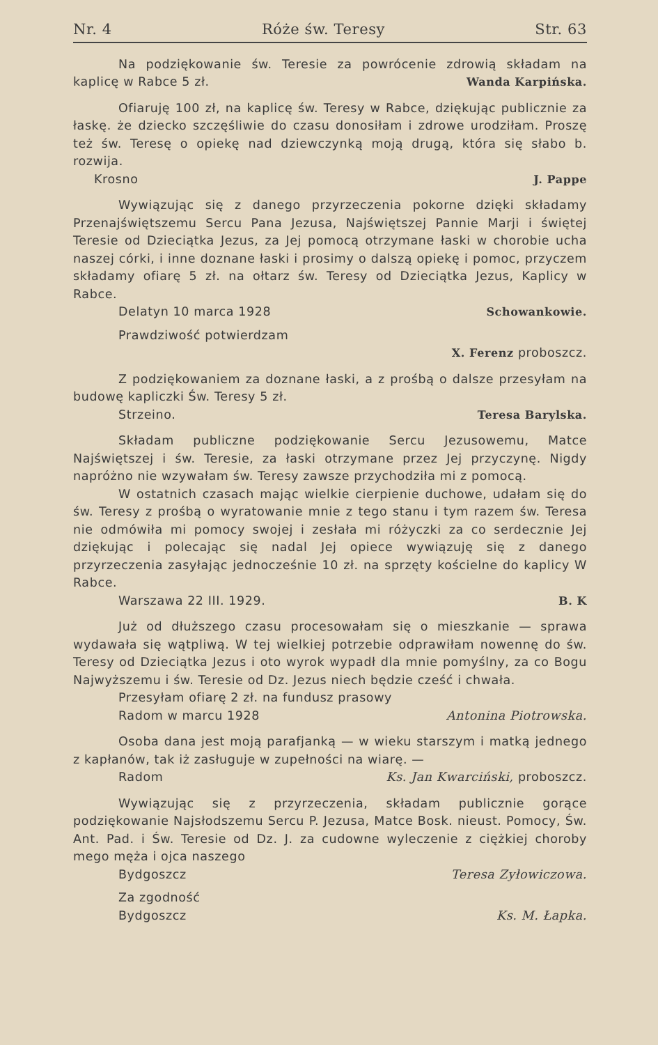Nr. 4 Róże św. Teresy Str. 63
Na podziękowanie św. Teresie za powrócenie zdrowią składam na kaplicę w Rabce 5 zł. Wanda Karpińska.
Ofiaruję 100 zł, na kaplicę św. Teresy w Rabce, dziękując publicznie za łaskę. że dziecko szczęśliwie do czasu donosiłam i zdrowe urodziłam. Proszę też św. Teresę o opiekę nad dziewczynką moją drugą, która się słabo b. rozwija.
Krosno J. Pappe
Wywiązując się z danego przyrzeczenia pokorne dzięki składamy Przenajświętszemu Sercu Pana Jezusa, Najświętszej Pannie Marji i świętej Teresie od Dzieciątka Jezus, za Jej pomocą otrzymane łaski w chorobie ucha naszej córki, i inne doznane łaski i prosimy o dalszą opiekę i pomoc, przyczem składamy ofiarę 5 zł. na ołtarz św. Teresy od Dzieciątka Jezus, Kaplicy w Rabce.
Delatyn 10 marca 1928 Schowankowie.
Prawdziwość potwierdzam
X. Ferenz proboszcz.
Z podziękowaniem za doznane łaski, a z prośbą o dalsze przesyłam na budowę kapliczki Św. Teresy 5 zł.
Strzeino. Teresa Barylska.
Składam publiczne podziękowanie Sercu Jezusowemu, Matce Najświętszej i św. Teresie, za łaski otrzymane przez Jej przyczynę. Nigdy napróżno nie wzywałam św. Teresy zawsze przychodziła mi z pomocą.
W ostatnich czasach mając wielkie cierpienie duchowe, udałam się do św. Teresy z prośbą o wyratowanie mnie z tego stanu i tym razem św. Teresa nie odmówiła mi pomocy swojej i zesłała mi różyczki za co serdecznie Jej dziękując i polecając się nadal Jej opiece wywiązuję się z danego przyrzeczenia zasyłając jednocześnie 10 zł. na sprzęty kościelne do kaplicy W Rabce.
Warszawa 22 III. 1929. B. K
Już od dłuższego czasu procesowałam się o mieszkanie — sprawa wydawała się wątpliwą. W tej wielkiej potrzebie odprawiłam nowennę do św. Teresy od Dzieciątka Jezus i oto wyrok wypadł dla mnie pomyślny, za co Bogu Najwyższemu i św. Teresie od Dz. Jezus niech będzie cześć i chwała.
Przesyłam ofiarę 2 zł. na fundusz prasowy
Radom w marcu 1928 Antonina Piotrowska.
Osoba dana jest moją parafjanką — w wieku starszym i matką jednego z kapłanów, tak iż zasługuje w zupełności na wiarę. —
Radom Ks. Jan Kwarciński, proboszcz.
Wywiązując się z przyrzeczenia, składam publicznie gorące podziękowanie Najsłodszemu Sercu P. Jezusa, Matce Bosk. nieust. Pomocy, Św. Ant. Pad. i Św. Teresie od Dz. J. za cudowne wyleczenie z ciężkiej choroby mego męża i ojca naszego
Bydgoszcz Teresa Zyłowiczowa.
Za zgodność
Bydgoszcz Ks. M. Łapka.